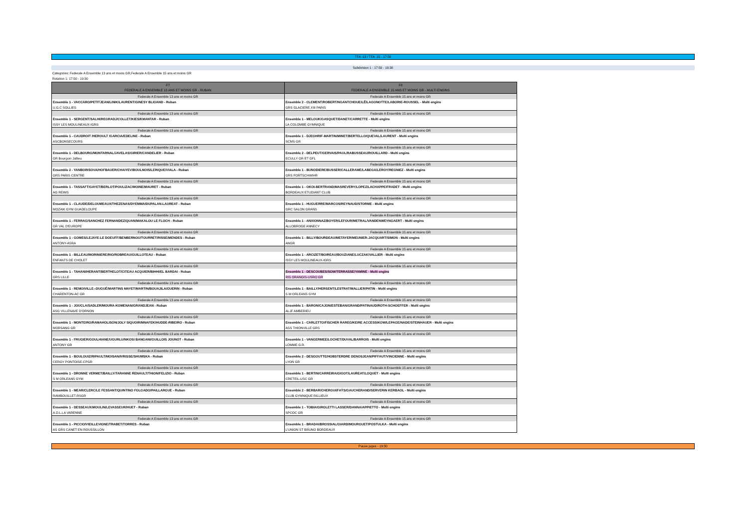TFA -13 / TFA -15 - 17:50
Subdvision 1 : 17:50 - 19:30
Categories: Federale A Ensemble 13 ans et moins GR,Federale A Ensemble 15 ans et moins GR
Rotation 1: 17:50 - 19:30
| F7 FEDERALE A ENSEMBLE 13 ANS ET MOINS GR - RUBAN | F8 FEDERALE A ENSEMBLE 15 ANS ET MOINS GR - MULTI ENGINS |
| --- | --- |
| Federale A Ensemble 13 ans et moins GR | Federale A Ensemble 15 ans et moins GR |
| Ensemble 1 - VACCARO/PETITJEAN/LINIK/LAURENT/GINESY BLIGAND - Ruban | Ensemble 2 - CLEMENT/ROBERT/NGANTCHOUE/LÊ/LAGONOTTE/LABORIE-ROUSSEL - Multi engins |
| U.G.C SOLLIES | GRS GLACIERE XIII PARIS |
| Federale A Ensemble 13 ans et moins GR | Federale A Ensemble 15 ans et moins GR |
| Ensemble 1 - SERGENT/SALHI/REGRADJ/COLLET/KIES/KMANTAR - Ruban | Ensemble 1 - MELOUK/GASQUET/DANET/CARRETTE - Multi engins |
| ISSY LES MOULINEAUX-IGRS | LA COLOMBE GYMNIQUE |
| Federale A Ensemble 13 ans et moins GR | Federale A Ensemble 15 ans et moins GR |
| Ensemble 1 - CAUDROIT /HEROULT /GARCIA/EDELINE - Ruban | Ensemble 1 - DJEGHRIF-MARTIN/MINET/BERTELLO/QUEVAL/LAURENT - Multi engins |
| ASCBONSECOURS | SCMS GR |
| Federale A Ensemble 13 ans et moins GR | Federale A Ensemble 15 ans et moins GR |
| Ensemble 1 - DELBOURG/MONTARNAL/JAVELAS/GIRIER/CANDELIER - Ruban | Ensemble 2 - DELPEUT/GERVAIS/PAUL/RABUSSEAU/ROUILLARD - Multi engins |
| GR Bourgoin Jallieu | ECULLY GR ET GFL |
| Federale A Ensemble 13 ans et moins GR | Federale A Ensemble 15 ans et moins GR |
| Ensemble 2 - YANBORISOVA/HOFBAUER/CHAIYEV/BOULNOIS/LERIQUE/VIALA - Ruban | Ensemble 1 - BUNODIERE/BUSSER/CALLERAME/LABEGA/LEROY/REGNIEZ - Multi engins |
| GRS PARIS CENTRE | GRS FORTSCHWIHR |
| Federale A Ensemble 13 ans et moins GR | Federale A Ensemble 15 ans et moins GR |
| Ensemble 1 - TASSAFT/GAYET/BERLOT/POULIZAC/MOINE/MAURET - Ruban | Ensemble 1 - OKOI-BERTRAND/MASREVERY/LOPEZ/LACHAPPE/FRADET - Multi engins |
| AG REIMS | BORDEAUX ETUDIANT CLUB |
| Federale A Ensemble 13 ans et moins GR | Federale A Ensemble 15 ans et moins GR |
| Ensemble 1 - CLAUDE/DELOUMEAUX/THEZENAS/DYEMMA/DUPALAN-LAUREAT - Ruban | Ensemble 1 - HUGUERRE/MARCOS/REYNAUD/STORME - Multi engins |
| MOZAIK GYM GUADELOUPE | GRC SALON GRANS |
| Federale A Ensemble 13 ans et moins GR | Federale A Ensemble 15 ans et moins GR |
| Ensemble 1 - FERRAG/SANCHEZ FERNANDEZ/QUAN/MAKALOU LE FLOCH - Ruban | Ensemble 1 - ANXIONNAZ/BOYER/LEFOUR/METRAL/VANDENWEYNGAERT - Multi engins |
| GR VAL D'EUROPE | ALLOBROGE ANNECY |
| Federale A Ensemble 13 ans et moins GR | Federale A Ensemble 15 ans et moins GR |
| Ensemble 1 - GOMES/LEJAYE-LE DOEUFF/BENBERNOU/TOURRET/RISSE/MENDES - Ruban | Ensemble 1 - BILLY/BOURDEAU/METAYER/MEUNIER-JACQUART/SIMON - Multi engins |
| ANTONY-ASRA | ANGR |
| Federale A Ensemble 13 ans et moins GR | Federale A Ensemble 15 ans et moins GR |
| Ensemble 1 - BILLEAU/MORINIERE/RIO/ROBREAU/GUILLOTEAU - Ruban | Ensemble 1 - ARCIZET/BOIREAU/BOUZIANE/LUCZAK/VALLIER - Multi engins |
| ENFANTS DE CHOLET | ISSY LES MOULINEAUX-IGRS |
| Federale A Ensemble 13 ans et moins GR | Federale A Ensemble 15 ans et moins GR |
| Ensemble 1 - TAHANI/HERANT/BERTHELOT/CITEAU ACQUIER/BIHHI/EL BARDAI - Ruban | Ensemble 1 - DESCOUBES/SOW/TERRASSE/YAMINE - Multi engins |
| GRS LILLE | RIS ORANGIS-USRO GR |
| Federale A Ensemble 13 ans et moins GR | Federale A Ensemble 15 ans et moins GR |
| Ensemble 1 - REMOIVILLE--DUGUÉ/MARTINS MAYET/MARTIN/BOUAJILA/GUERIN - Ruban | Ensemble 1 - BAILLY/HERSENT/LESTRAT/MALLIER/PATIN - Multi engins |
| CHARENTON-AC GR | S M ORLEANS GYM |
| Federale A Ensemble 13 ans et moins GR | Federale A Ensemble 15 ans et moins GR |
| Ensemble 1 - JOUCLA/SADLER/MOURA-KOMENAN/GRANDJEAN - Ruban | Ensemble 1 - BARON/CAJON/ESTEBAN/GRAND/PATINAUD/ROTH-SCHOEFFER - Multi engins |
| ASG VILLENAVE D'ORNON | ALJF AMBERIEU |
| Federale A Ensemble 13 ans et moins GR | Federale A Ensemble 15 ans et moins GR |
| Ensemble 1 - MONTEIRO/RAMAHOLISON/JOLY SIQUOIR/MNAFEK/HUDDE-RIBEIRO - Ruban | Ensemble 1 - CARLETTO/FISCHER RAREG/KEIRE ACCESSIKOW/LEPAGE/NADE/STEINHAUER - Multi engins |
| MORSANG GR | ASS THIONVILLE GRS |
| Federale A Ensemble 13 ans et moins GR | Federale A Ensemble 15 ans et moins GR |
| Ensemble 1 - FRUGIER/GOULHIANE/UGURLU/NKOSI BANGANI/GUILLOIS JOUNOT - Ruban | Ensemble 1 - VANGERMEE/LOCHET/DUVAL/BARROIS - Multi engins |
| ANTONY GR | LOMME G.R. |
| Federale A Ensemble 13 ans et moins GR | Federale A Ensemble 15 ans et moins GR |
| Ensemble 1 - BOULOUIZ/RIPAULT/MOISAN/IVRISSE/SHUMSKA - Ruban | Ensemble 2 - DESGOUTTE/HOBSTERDRE DENOSJEAN/PIFFAUT/VINCIENNE - Multi engins |
| CERGY PONTOISE-CPGR | LYON GR |
| Federale A Ensemble 13 ans et moins GR | Federale A Ensemble 15 ans et moins GR |
| Ensemble 1 - DRONNE VERMET/BAILLY/TARANNE RENAULT/THION/FELIZIO - Ruban | Ensemble 1 - BERTIN/CARREIRA/GIGOT/LAUREAT/LOQUET - Multi engins |
| S M ORLEANS GYM | CRETEIL-USC GR |
| Federale A Ensemble 13 ans et moins GR | Federale A Ensemble 15 ans et moins GR |
| Ensemble 1 - MEAR/CLERC/LE FESSANT/QUINTINO FOLGADO/PAILLARGUE - Ruban | Ensemble 2 - BERBAR/CHERGUI/FAŸS/GAUCHERAND/SERVERIN KERBAOL - Multi engins |
| RAMBOUILLET-RSGR | CLUB GYMNIQUE RILLIEUX |
| Federale A Ensemble 13 ans et moins GR | Federale A Ensemble 15 ans et moins GR |
| Ensemble 1 - DESSEAUX/MOULIN/LEVASSEUR/HUET - Ruban | Ensemble 1 - TOBIA/GIROLETTI LASSER/DANNA/APPIETTO - Multi engins |
| A.D.L.LA VARENNE | SPCOC GR |
| Federale A Ensemble 13 ans et moins GR | Federale A Ensemble 15 ans et moins GR |
| Ensemble 1 - PICCIO/VIEILLEVIGNE/TRABET/TORRES - Ruban | Ensemble 1 - BRADAI/BROSSIAL/GIARD/MOURGUET/POSTULKA - Multi engins |
| AS GRS CANET EN ROUSSILLON | L'UNION ST BRUNO BORDEAUX |
Pause juges - 19:30